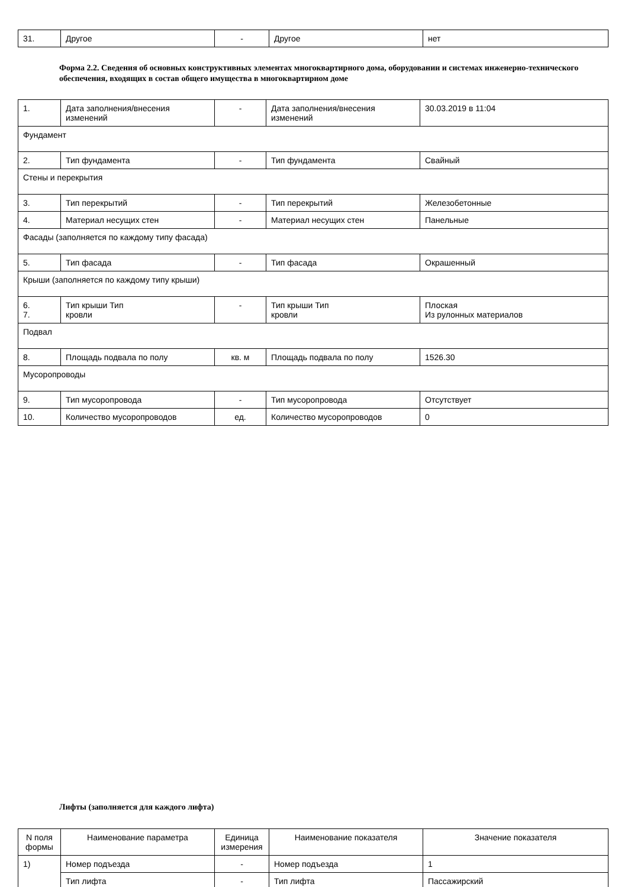| 31. | Другое | - | Другое | нет |
Форма 2.2. Сведения об основных конструктивных элементах многоквартирного дома, оборудовании и системах инженерно-технического обеспечения, входящих в состав общего имущества в многоквартирном доме
| 1. | Дата заполнения/внесения изменений | - | Дата заполнения/внесения изменений | 30.03.2019 в 11:04 |
| Фундамент | | | | |
| 2. | Тип фундамента | - | Тип фундамента | Свайный |
| Стены и перекрытия | | | | |
| 3. | Тип перекрытий | - | Тип перекрытий | Железобетонные |
| 4. | Материал несущих стен | - | Материал несущих стен | Панельные |
| Фасады (заполняется по каждому типу фасада) | | | | |
| 5. | Тип фасада | - | Тип фасада | Окрашенный |
| Крыши (заполняется по каждому типу крыши) | | | | |
| 6. 7. | Тип крыши Тип кровли | - | Тип крыши Тип кровли | Плоская Из рулонных материалов |
| Подвал | | | | |
| 8. | Площадь подвала по полу | кв. м | Площадь подвала по полу | 1526.30 |
| Мусоропроводы | | | | |
| 9. | Тип мусоропровода | - | Тип мусоропровода | Отсутствует |
| 10. | Количество мусоропроводов | ед. | Количество мусоропроводов | 0 |
Лифты (заполняется для каждого лифта)
| N поля формы | Наименование параметра | Единица измерения | Наименование показателя | Значение показателя |
| --- | --- | --- | --- | --- |
| 1) | Номер подъезда | - | Номер подъезда | 1 |
| | Тип лифта | - | Тип лифта | Пассажирский |